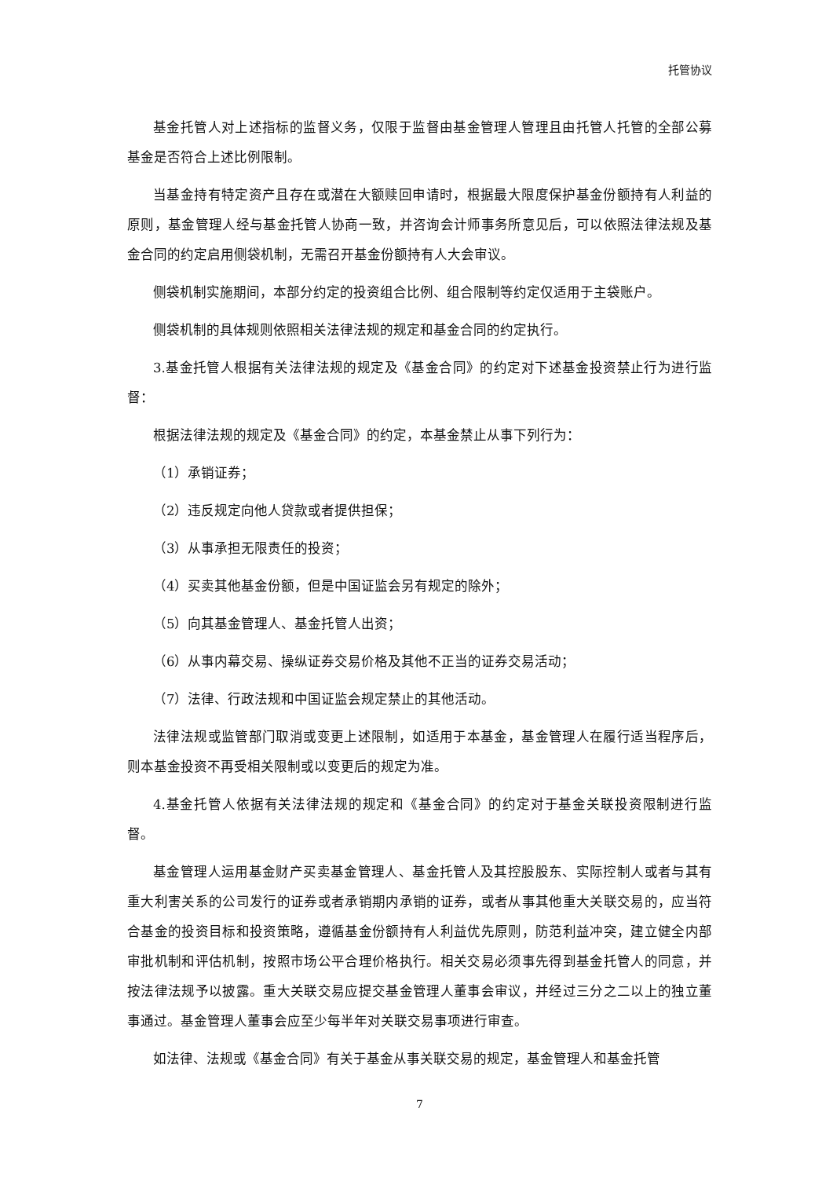托管协议
基金托管人对上述指标的监督义务，仅限于监督由基金管理人管理且由托管人托管的全部公募基金是否符合上述比例限制。
当基金持有特定资产且存在或潜在大额赎回申请时，根据最大限度保护基金份额持有人利益的原则，基金管理人经与基金托管人协商一致，并咨询会计师事务所意见后，可以依照法律法规及基金合同的约定启用侧袋机制，无需召开基金份额持有人大会审议。
侧袋机制实施期间，本部分约定的投资组合比例、组合限制等约定仅适用于主袋账户。
侧袋机制的具体规则依照相关法律法规的规定和基金合同的约定执行。
3.基金托管人根据有关法律法规的规定及《基金合同》的约定对下述基金投资禁止行为进行监督：
根据法律法规的规定及《基金合同》的约定，本基金禁止从事下列行为：
（1）承销证券；
（2）违反规定向他人贷款或者提供担保；
（3）从事承担无限责任的投资；
（4）买卖其他基金份额，但是中国证监会另有规定的除外；
（5）向其基金管理人、基金托管人出资；
（6）从事内幕交易、操纵证券交易价格及其他不正当的证券交易活动；
（7）法律、行政法规和中国证监会规定禁止的其他活动。
法律法规或监管部门取消或变更上述限制，如适用于本基金，基金管理人在履行适当程序后，则本基金投资不再受相关限制或以变更后的规定为准。
4.基金托管人依据有关法律法规的规定和《基金合同》的约定对于基金关联投资限制进行监督。
基金管理人运用基金财产买卖基金管理人、基金托管人及其控股股东、实际控制人或者与其有重大利害关系的公司发行的证券或者承销期内承销的证券，或者从事其他重大关联交易的，应当符合基金的投资目标和投资策略，遵循基金份额持有人利益优先原则，防范利益冲突，建立健全内部审批机制和评估机制，按照市场公平合理价格执行。相关交易必须事先得到基金托管人的同意，并按法律法规予以披露。重大关联交易应提交基金管理人董事会审议，并经过三分之二以上的独立董事通过。基金管理人董事会应至少每半年对关联交易事项进行审查。
如法律、法规或《基金合同》有关于基金从事关联交易的规定，基金管理人和基金托管
7